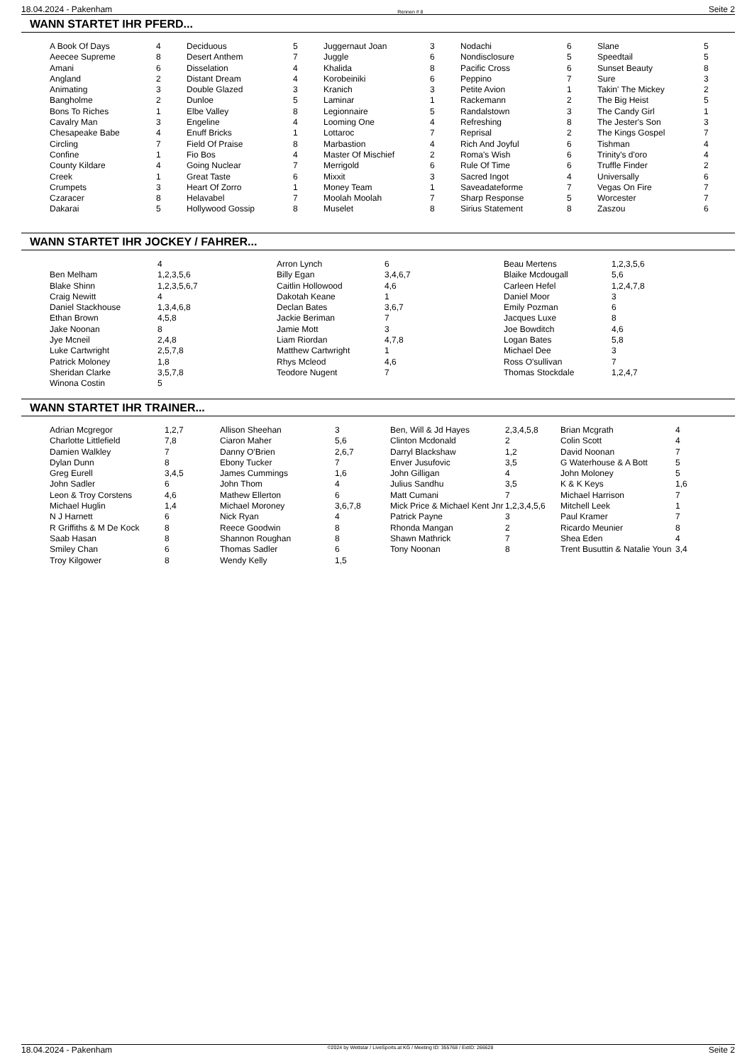18.04.2024 - Pakenham Rennen # 8 Seite 2
WANN STARTET IHR PFERD...
| A Book Of Days | 4 | Deciduous | 5 | Juggernaut Joan | 3 | Nodachi | 6 | Slane | 5 |
| Aeecee Supreme | 8 | Desert Anthem | 7 | Juggle | 6 | Nondisclosure | 5 | Speedtail | 5 |
| Amani | 6 | Disselation | 4 | Khalida | 8 | Pacific Cross | 6 | Sunset Beauty | 8 |
| Angland | 2 | Distant Dream | 4 | Korobeiniki | 6 | Peppino | 7 | Sure | 3 |
| Animating | 3 | Double Glazed | 3 | Kranich | 3 | Petite Avion | 1 | Takin' The Mickey | 2 |
| Bangholme | 2 | Dunloe | 5 | Laminar | 1 | Rackemann | 2 | The Big Heist | 5 |
| Bons To Riches | 1 | Elbe Valley | 8 | Legionnaire | 5 | Randalstown | 3 | The Candy Girl | 1 |
| Cavalry Man | 3 | Engeline | 4 | Looming One | 4 | Refreshing | 8 | The Jester's Son | 3 |
| Chesapeake Babe | 4 | Enuff Bricks | 1 | Lottaroc | 7 | Reprisal | 2 | The Kings Gospel | 7 |
| Circling | 7 | Field Of Praise | 8 | Marbastion | 4 | Rich And Joyful | 6 | Tishman | 4 |
| Confine | 1 | Fio Bos | 4 | Master Of Mischief | 2 | Roma's Wish | 6 | Trinity's d'oro | 4 |
| County Kildare | 4 | Going Nuclear | 7 | Merrigold | 6 | Rule Of Time | 6 | Truffle Finder | 2 |
| Creek | 1 | Great Taste | 6 | Mixxit | 3 | Sacred Ingot | 4 | Universally | 6 |
| Crumpets | 3 | Heart Of Zorro | 1 | Money Team | 1 | Saveadateforme | 7 | Vegas On Fire | 7 |
| Czaracer | 8 | Helavabel | 7 | Moolah Moolah | 7 | Sharp Response | 5 | Worcester | 7 |
| Dakarai | 5 | Hollywood Gossip | 8 | Muselet | 8 | Sirius Statement | 8 | Zaszou | 6 |
WANN STARTET IHR JOCKEY / FAHRER...
| | 4 | Arron Lynch | 6 | Beau Mertens | 1,2,3,5,6 |
| Ben Melham | 1,2,3,5,6 | Billy Egan | 3,4,6,7 | Blaike Mcdougall | 5,6 |
| Blake Shinn | 1,2,3,5,6,7 | Caitlin Hollowood | 4,6 | Carleen Hefel | 1,2,4,7,8 |
| Craig Newitt | 4 | Dakotah Keane | 1 | Daniel Moor | 3 |
| Daniel Stackhouse | 1,3,4,6,8 | Declan Bates | 3,6,7 | Emily Pozman | 6 |
| Ethan Brown | 4,5,8 | Jackie Beriman | 7 | Jacques Luxe | 8 |
| Jake Noonan | 8 | Jamie Mott | 3 | Joe Bowditch | 4,6 |
| Jye Mcneil | 2,4,8 | Liam Riordan | 4,7,8 | Logan Bates | 5,8 |
| Luke Cartwright | 2,5,7,8 | Matthew Cartwright | 1 | Michael Dee | 3 |
| Patrick Moloney | 1,8 | Rhys Mcleod | 4,6 | Ross O'sullivan | 7 |
| Sheridan Clarke | 3,5,7,8 | Teodore Nugent | 7 | Thomas Stockdale | 1,2,4,7 |
| Winona Costin | 5 | | | | |
WANN STARTET IHR TRAINER...
| Adrian Mcgregor | 1,2,7 | Allison Sheehan | 3 | Ben, Will & Jd Hayes | 2,3,4,5,8 | Brian Mcgrath | 4 |
| Charlotte Littlefield | 7,8 | Ciaron Maher | 5,6 | Clinton Mcdonald | 2 | Colin Scott | 4 |
| Damien Walkley | 7 | Danny O'Brien | 2,6,7 | Darryl Blackshaw | 1,2 | David Noonan | 7 |
| Dylan Dunn | 8 | Ebony Tucker | 7 | Enver Jusufovic | 3,5 | G Waterhouse & A Bott | 5 |
| Greg Eurell | 3,4,5 | James Cummings | 1,6 | John Gilligan | 4 | John Moloney | 5 |
| John Sadler | 6 | John Thom | 4 | Julius Sandhu | 3,5 | K & K Keys | 1,6 |
| Leon & Troy Corstens | 4,6 | Mathew Ellerton | 6 | Matt Cumani | 7 | Michael Harrison | 7 |
| Michael Huglin | 1,4 | Michael Moroney | 3,6,7,8 | Mick Price & Michael Kent Jnr | 1,2,3,4,5,6 | Mitchell Leek | 1 |
| N J Harnett | 6 | Nick Ryan | 4 | Patrick Payne | 3 | Paul Kramer | 7 |
| R Griffiths & M De Kock | 8 | Reece Goodwin | 8 | Rhonda Mangan | 2 | Ricardo Meunier | 8 |
| Saab Hasan | 8 | Shannon Roughan | 8 | Shawn Mathrick | 7 | Shea Eden | 4 |
| Smiley Chan | 6 | Thomas Sadler | 6 | Tony Noonan | 8 | Trent Busuttin & Natalie Youn | 3,4 |
| Troy Kilgower | 8 | Wendy Kelly | 1,5 | | | | |
18.04.2024 - Pakenham ©2024 by Wettstar / LiveSports.at KG / Meeting ID: 355768 / ExtID: 266628 Seite 2